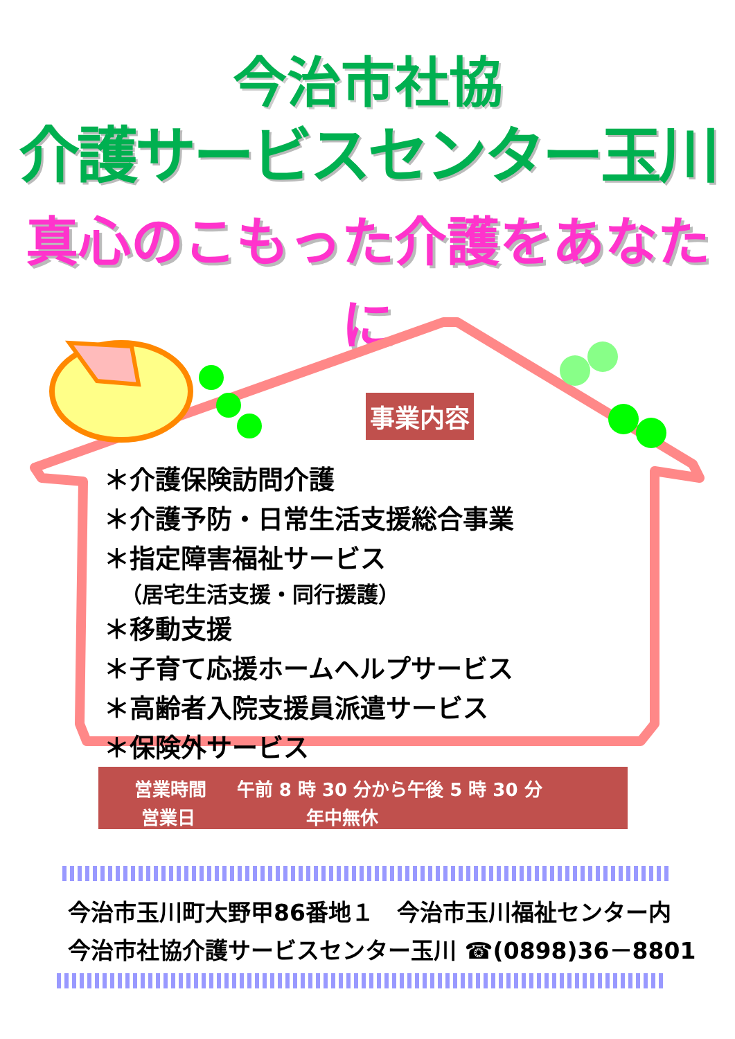今治市社協
介護サービスセンター玉川
真心のこもった介護をあなたに
事業内容
＊介護保険訪問介護
＊介護予防・日常生活支援総合事業
＊指定障害福祉サービス
（居宅生活支援・同行援護）
＊移動支援
＊子育て応援ホームヘルプサービス
＊高齢者入院支援員派遣サービス
＊保険外サービス
| 営業時間 | 午前 8 時 30 分から午後 5 時 30 分 |
| 営業日 | 年中無休 |
今治市玉川町大野甲86番地１　今治市玉川福祉センター内
今治市社協介護サービスセンター玉川 ☎(0898)36－8801